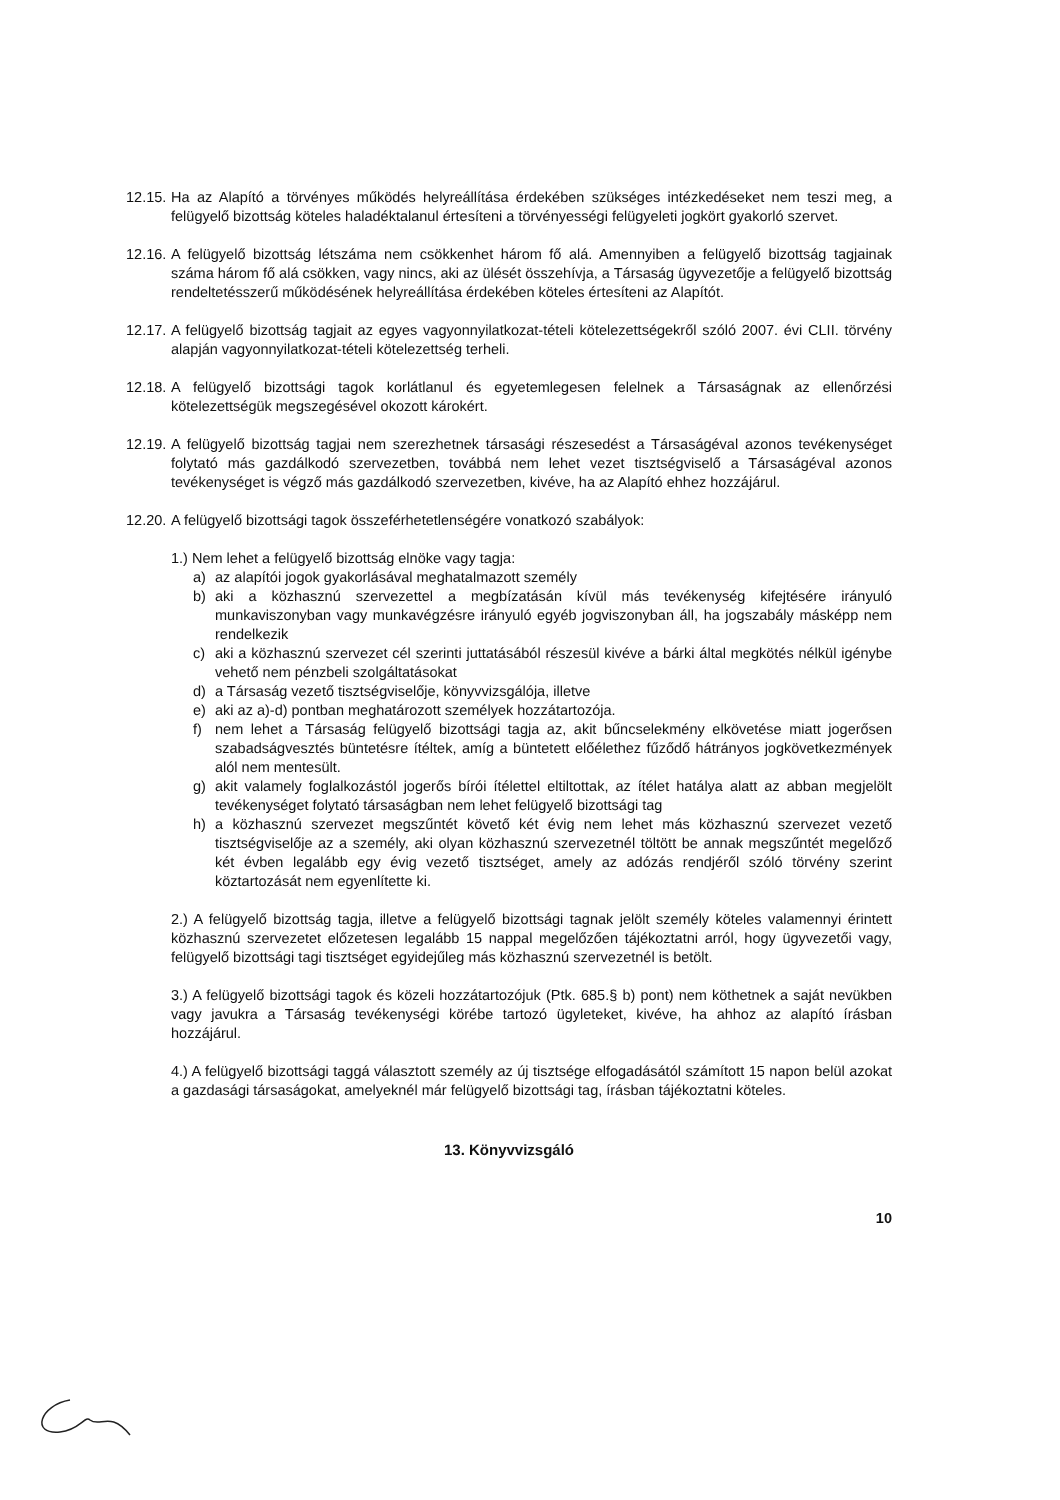12.15.
Ha az Alapító a törvényes működés helyreállítása érdekében szükséges intézkedéseket nem teszi meg, a felügyelő bizottság köteles haladéktalanul értesíteni a törvényességi felügyeleti jogkört gyakorló szervet.
12.16.
A felügyelő bizottság létszáma nem csökkenhet három fő alá. Amennyiben a felügyelő bizottság tagjainak száma három fő alá csökken, vagy nincs, aki az ülését összehívja, a Társaság ügyvezetője a felügyelő bizottság rendeltetésszerű működésének helyreállítása érdekében köteles értesíteni az Alapítót.
12.17.
A felügyelő bizottság tagjait az egyes vagyonnyilatkozat-tételi kötelezettségekről szóló 2007. évi CLII. törvény alapján vagyonnyilatkozat-tételi kötelezettség terheli.
12.18.
A felügyelő bizottsági tagok korlátlanul és egyetemlegesen felelnek a Társaságnak az ellenőrzési kötelezettségük megszegésével okozott károkért.
12.19.
A felügyelő bizottság tagjai nem szerezhetnek társasági részesedést a Társaságéval azonos tevékenységet folytató más gazdálkodó szervezetben, továbbá nem lehet vezet tisztségviselő a Társaságéval azonos tevékenységet is végző más gazdálkodó szervezetben, kivéve, ha az Alapító ehhez hozzájárul.
12.20.
A felügyelő bizottsági tagok összeférhetetlenségére vonatkozó szabályok:
1.) Nem lehet a felügyelő bizottság elnöke vagy tagja:
a) az alapítói jogok gyakorlásával meghatalmazott személy
b) aki a közhasznú szervezettel a megbízatásán kívül más tevékenység kifejtésére irányuló munkaviszonyban vagy munkavégzésre irányuló egyéb jogviszonyban áll, ha jogszabály másképp nem rendelkezik
c) aki a közhasznú szervezet cél szerinti juttatásából részesül kivéve a bárki által megkötés nélkül igénybe vehető nem pénzbeli szolgáltatásokat
d) a Társaság vezető tisztségviselője, könyvvizsgálója, illetve
e) aki az a)-d) pontban meghatározott személyek hozzátartozója.
f) nem lehet a Társaság felügyelő bizottsági tagja az, akit bűncselekmény elkövetése miatt jogerősen szabadságvesztés büntetésre ítéltek, amíg a büntetett előélethez fűződő hátrányos jogkövetkezmények alól nem mentesült.
g) akit valamely foglalkozástól jogerős bírói ítélettel eltiltottak, az ítélet hatálya alatt az abban megjelölt tevékenységet folytató társaságban nem lehet felügyelő bizottsági tag
h) a közhasznú szervezet megszűntét követő két évig nem lehet más közhasznú szervezet vezető tisztségviselője az a személy, aki olyan közhasznú szervezetnél töltött be annak megszűntét megelőző két évben legalább egy évig vezető tisztséget, amely az adózás rendjéről szóló törvény szerint köztartozását nem egyenlítette ki.
2.) A felügyelő bizottság tagja, illetve a felügyelő bizottsági tagnak jelölt személy köteles valamennyi érintett közhasznú szervezetet előzetesen legalább 15 nappal megelőzően tájékoztatni arról, hogy ügyvezetői vagy, felügyelő bizottsági tagi tisztséget egyidejűleg más közhasznú szervezetnél is betölt.
3.) A felügyelő bizottsági tagok és közeli hozzátartozójuk (Ptk. 685.§ b) pont) nem köthetnek a saját nevükben vagy javukra a Társaság tevékenységi körébe tartozó ügyleteket, kivéve, ha ahhoz az alapító írásban hozzájárul.
4.) A felügyelő bizottsági taggá választott személy az új tisztsége elfogadásától számított 15 napon belül azokat a gazdasági társaságokat, amelyeknél már felügyelő bizottsági tag, írásban tájékoztatni köteles.
13. Könyvvizsgáló
10